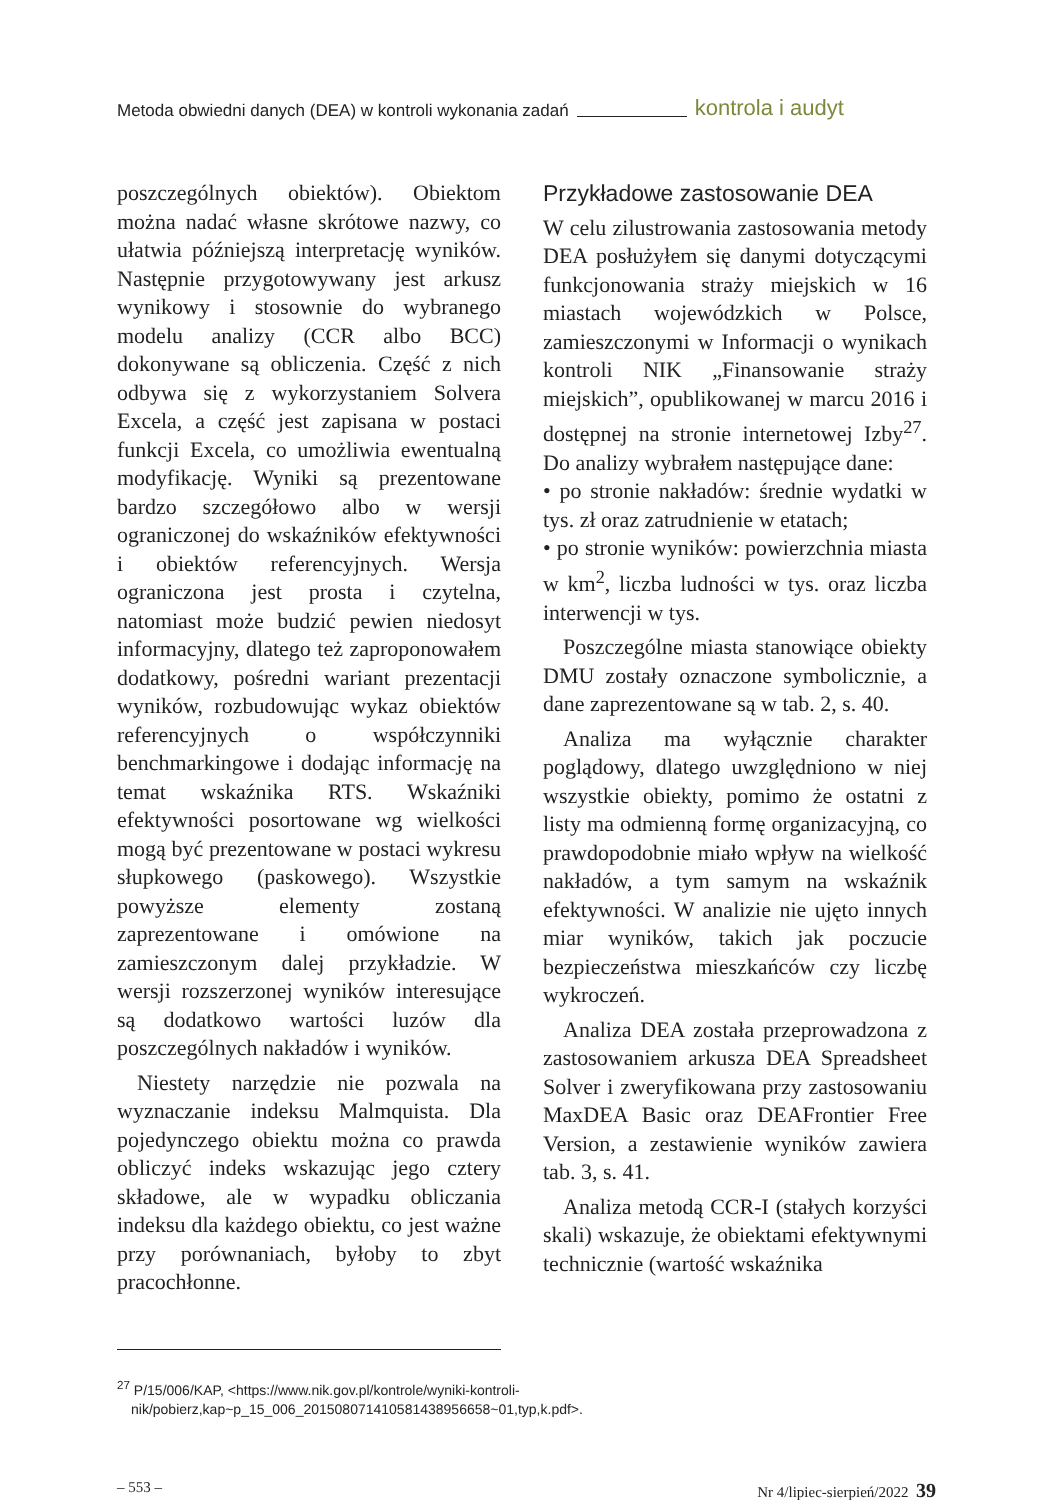Metoda obwiedni danych (DEA) w kontroli wykonania zadań kontrola i audyt
poszczególnych obiektów). Obiektom można nadać własne skrótowe nazwy, co ułatwia późniejszą interpretację wyników. Następnie przygotowywany jest arkusz wynikowy i stosownie do wybranego modelu analizy (CCR albo BCC) dokonywane są obliczenia. Część z nich odbywa się z wykorzystaniem Solvera Excela, a część jest zapisana w postaci funkcji Excela, co umożliwia ewentualną modyfikację. Wyniki są prezentowane bardzo szczegółowo albo w wersji ograniczonej do wskaźników efektywności i obiektów referencyjnych. Wersja ograniczona jest prosta i czytelna, natomiast może budzić pewien niedosyt informacyjny, dlatego też zaproponowałem dodatkowy, pośredni wariant prezentacji wyników, rozbudowując wykaz obiektów referencyjnych o współczynniki benchmarkingowe i dodając informację na temat wskaźnika RTS. Wskaźniki efektywności posortowane wg wielkości mogą być prezentowane w postaci wykresu słupkowego (paskowego). Wszystkie powyższe elementy zostaną zaprezentowane i omówione na zamieszczonym dalej przykładzie. W wersji rozszerzonej wyników interesujące są dodatkowo wartości luzów dla poszczególnych nakładów i wyników.
Niestety narzędzie nie pozwala na wyznaczanie indeksu Malmquista. Dla pojedynczego obiektu można co prawda obliczyć indeks wskazując jego cztery składowe, ale w wypadku obliczania indeksu dla każdego obiektu, co jest ważne przy porównaniach, byłoby to zbyt pracochłonne.
Przykładowe zastosowanie DEA
W celu zilustrowania zastosowania metody DEA posłużyłem się danymi dotyczącymi funkcjonowania straży miejskich w 16 miastach wojewódzkich w Polsce, zamieszczonymi w Informacji o wynikach kontroli NIK „Finansowanie straży miejskich”, opublikowanej w marcu 2016 i dostępnej na stronie internetowej Izby<sup>27</sup>. Do analizy wybrałem następujące dane:
• po stronie nakładów: średnie wydatki w tys. zł oraz zatrudnienie w etatach;
• po stronie wyników: powierzchnia miasta w km<sup>2</sup>, liczba ludności w tys. oraz liczba interwencji w tys.
Poszczególne miasta stanowiące obiekty DMU zostały oznaczone symbolicznie, a dane zaprezentowane są w tab. 2, s. 40.
Analiza ma wyłącznie charakter poglądowy, dlatego uwzględniono w niej wszystkie obiekty, pomimo że ostatni z listy ma odmienną formę organizacyjną, co prawdopodobnie miało wpływ na wielkość nakładów, a tym samym na wskaźnik efektywności. W analizie nie ujęto innych miar wyników, takich jak poczucie bezpieczeństwa mieszkańców czy liczbę wykroczeń.
Analiza DEA została przeprowadzona z zastosowaniem arkusza DEA Spreadsheet Solver i zweryfikowana przy zastosowaniu MaxDEA Basic oraz DEAFrontier Free Version, a zestawienie wyników zawiera tab. 3, s. 41.
Analiza metodą CCR-I (stałych korzyści skali) wskazuje, że obiektami efektywnymi technicznie (wartość wskaźnika
<sup>27</sup> P/15/006/KAP, <https://www.nik.gov.pl/kontrole/wyniki-kontroli-nik/pobierz,kap~p_15_006_201508071410581438956658~01,typ,k.pdf>.
– 553 – Nr 4/lipiec-sierpień/2022 39